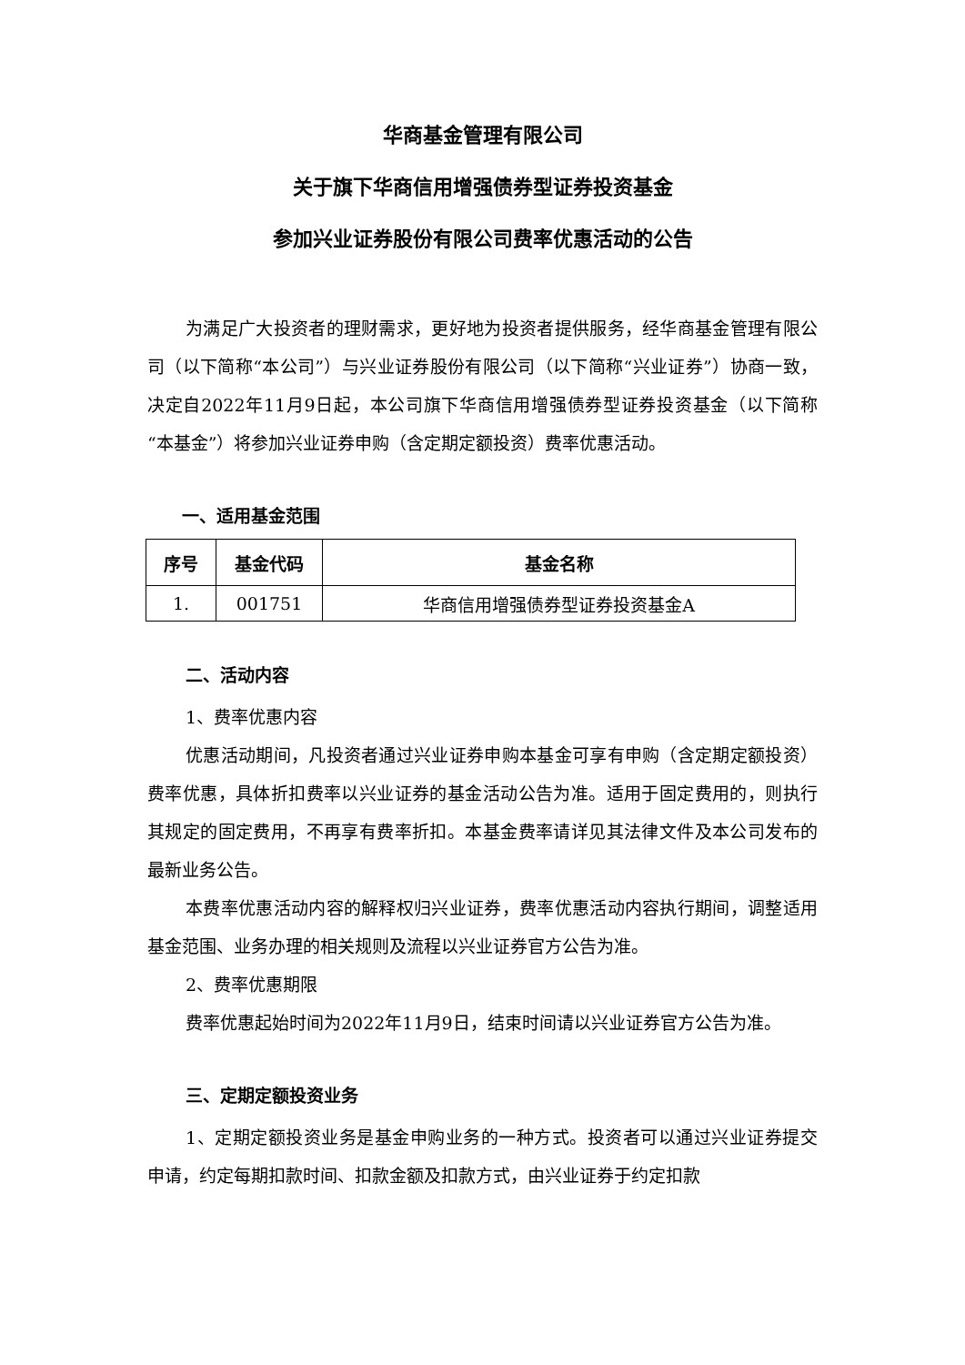华商基金管理有限公司
关于旗下华商信用增强债券型证券投资基金
参加兴业证券股份有限公司费率优惠活动的公告
为满足广大投资者的理财需求，更好地为投资者提供服务，经华商基金管理有限公司（以下简称“本公司”）与兴业证券股份有限公司（以下简称“兴业证券”）协商一致，决定自2022年11月9日起，本公司旗下华商信用增强债券型证券投资基金（以下简称“本基金”）将参加兴业证券申购（含定期定额投资）费率优惠活动。
一、适用基金范围
| 序号 | 基金代码 | 基金名称 |
| --- | --- | --- |
| 1. | 001751 | 华商信用增强债券型证券投资基金A |
二、活动内容
1、费率优惠内容
优惠活动期间，凡投资者通过兴业证券申购本基金可享有申购（含定期定额投资）费率优惠，具体折扣费率以兴业证券的基金活动公告为准。适用于固定费用的，则执行其规定的固定费用，不再享有费率折扣。本基金费率请详见其法律文件及本公司发布的最新业务公告。
本费率优惠活动内容的解释权归兴业证券，费率优惠活动内容执行期间，调整适用基金范围、业务办理的相关规则及流程以兴业证券官方公告为准。
2、费率优惠期限
费率优惠起始时间为2022年11月9日，结束时间请以兴业证券官方公告为准。
三、定期定额投资业务
1、定期定额投资业务是基金申购业务的一种方式。投资者可以通过兴业证券提交申请，约定每期扣款时间、扣款金额及扣款方式，由兴业证券于约定扣款